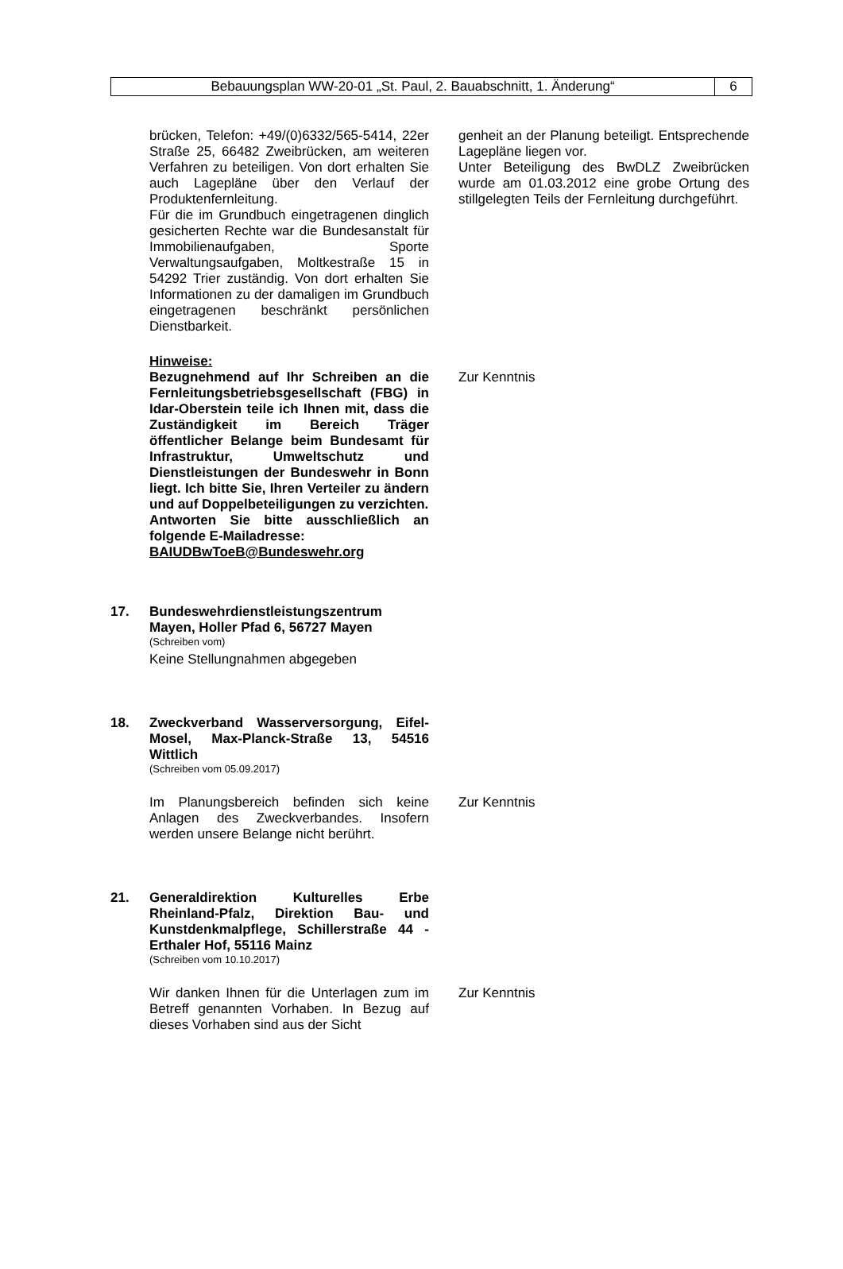Bebauungsplan WW-20-01 „St. Paul, 2. Bauabschnitt, 1. Änderung“
6
brücken, Telefon: +49/(0)6332/565-5414, 22er Straße 25, 66482 Zweibrücken, am weiteren Verfahren zu beteiligen. Von dort erhalten Sie auch Lagepläne über den Verlauf der Produktenfernleitung.
Für die im Grundbuch eingetragenen dinglich gesicherten Rechte war die Bundesanstalt für Immobilienaufgaben, Sporte Verwaltungsaufgaben, Moltkestraße 15 in 54292 Trier zuständig. Von dort erhalten Sie Informationen zu der damaligen im Grundbuch eingetragenen beschränkt persönlichen Dienstbarkeit.
genheit an der Planung beteiligt. Entsprechende Lagepläne liegen vor.
Unter Beteiligung des BwDLZ Zweibrücken wurde am 01.03.2012 eine grobe Ortung des stillgelegten Teils der Fernleitung durchgeführt.
Hinweise:
Bezugnehmend auf Ihr Schreiben an die Fernleitungsbetriebsgesellschaft (FBG) in Idar-Oberstein teile ich Ihnen mit, dass die Zuständigkeit im Bereich Träger öffentlicher Belange beim Bundesamt für Infrastruktur, Umweltschutz und Dienstleistungen der Bundeswehr in Bonn liegt. Ich bitte Sie, Ihren Verteiler zu ändern und auf Doppelbeteiligungen zu verzichten.
Antworten Sie bitte ausschließlich an folgende E-Mailadresse:
BAIUDBwToeB@Bundeswehr.org
Zur Kenntnis
17. Bundeswehrdienstleistungszentrum Mayen, Holler Pfad 6, 56727 Mayen
(Schreiben vom)
Keine Stellungnahmen abgegeben
18. Zweckverband Wasserversorgung, Eifel-Mosel, Max-Planck-Straße 13, 54516 Wittlich
(Schreiben vom 05.09.2017)
Im Planungsbereich befinden sich keine Anlagen des Zweckverbandes. Insofern werden unsere Belange nicht berührt.
Zur Kenntnis
21. Generaldirektion Kulturelles Erbe Rheinland-Pfalz, Direktion Bau- und Kunstdenkmalpflege, Schillerstraße 44 - Erthaler Hof, 55116 Mainz
(Schreiben vom 10.10.2017)
Wir danken Ihnen für die Unterlagen zum im Betreff genannten Vorhaben. In Bezug auf dieses Vorhaben sind aus der Sicht
Zur Kenntnis